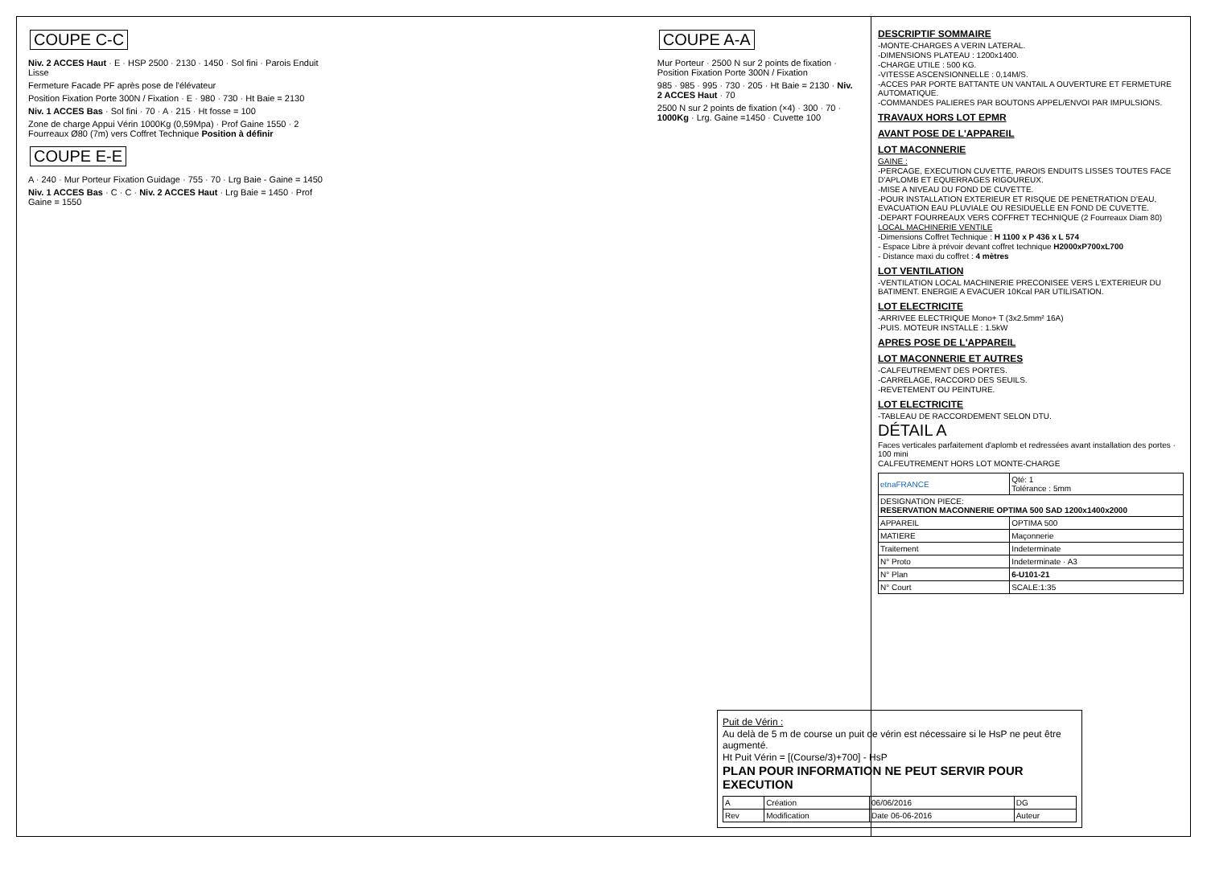COUPE C-C
Niv. 2 ACCES Haut · E · HSP 2500 · 2130 · 1450 · Sol fini · Parois Enduit Lisse
Fermeture Facade PF après pose de l'élévateur
Position Fixation Porte 300N / Fixation · E · 980 · 730 · Ht Baie = 2130
Niv. 1 ACCES Bas · Sol fini · 70 · A · 215 · Ht fosse = 100
Zone de charge Appui Vérin 1000Kg (0,59Mpa) · Prof Gaine 1550 · 2 Fourreaux Ø80 (7m) vers Coffret Technique Position à définir
COUPE E-E
A · 240 · Mur Porteur Fixation Guidage · 755 · 70 · Lrg Baie - Gaine = 1450
Niv. 1 ACCES Bas · C · C · Niv. 2 ACCES Haut · Lrg Baie = 1450 · Prof Gaine = 1550
COUPE A-A
Mur Porteur · 2500 N sur 2 points de fixation · Position Fixation Porte 300N / Fixation
985 · 985 · 995 · 730 · 205 · Ht Baie = 2130 · Niv. 2 ACCES Haut · 70
2500 N sur 2 points de fixation (×4) · 300 · 70 · 1000Kg · Lrg. Gaine =1450 · Cuvette 100
Puit de Vérin :
Au delà de 5 m de course un puit de vérin est nécessaire si le HsP ne peut être augmenté.
Ht Puit Vérin = [(Course/3)+700] - HsP
PLAN POUR INFORMATION NE PEUT SERVIR POUR EXECUTION
| A | Création | 06/06/2016 | DG |
| Rev | Modification | Date 06-06-2016 | Auteur |
DESCRIPTIF SOMMAIRE
-MONTE-CHARGES A VERIN LATERAL.
-DIMENSIONS PLATEAU : 1200x1400.
-CHARGE UTILE : 500 KG.
-VITESSE ASCENSIONNELLE : 0,14M/S.
-ACCES PAR PORTE BATTANTE UN VANTAIL A OUVERTURE ET FERMETURE AUTOMATIQUE.
-COMMANDES PALIERES PAR BOUTONS APPEL/ENVOI PAR IMPULSIONS.
TRAVAUX HORS LOT EPMR
AVANT POSE DE L'APPAREIL
LOT MACONNERIE
GAINE :
-PERCAGE, EXECUTION CUVETTE, PAROIS ENDUITS LISSES TOUTES FACE D'APLOMB ET EQUERRAGES RIGOUREUX.
-MISE A NIVEAU DU FOND DE CUVETTE.
-POUR INSTALLATION EXTERIEUR ET RISQUE DE PENETRATION D'EAU, EVACUATION EAU PLUVIALE OU RESIDUELLE EN FOND DE CUVETTE.
-DEPART FOURREAUX VERS COFFRET TECHNIQUE (2 Fourreaux Diam 80)
LOCAL MACHINERIE VENTILE
-Dimensions Coffret Technique : H 1100 x P 436 x L 574
- Espace Libre à prévoir devant coffret technique H2000xP700xL700
- Distance maxi du coffret : 4 mètres
LOT VENTILATION
-VENTILATION LOCAL MACHINERIE PRECONISEE VERS L'EXTERIEUR DU BATIMENT. ENERGIE A EVACUER 10Kcal PAR UTILISATION.
LOT ELECTRICITE
-ARRIVEE ELECTRIQUE Mono+ T (3x2.5mm² 16A)
-PUIS. MOTEUR INSTALLE : 1.5kW
APRES POSE DE L'APPAREIL
LOT MACONNERIE ET AUTRES
-CALFEUTREMENT DES PORTES.
-CARRELAGE, RACCORD DES SEUILS.
-REVETEMENT OU PEINTURE.
LOT ELECTRICITE
-TABLEAU DE RACCORDEMENT SELON DTU.
DÉTAIL A
Faces verticales parfaitement d'aplomb et redressées avant installation des portes · 100 mini
CALFEUTREMENT HORS LOT MONTE-CHARGE
| etnaFRANCE | Qté: 1 Tolérance : 5mm |
| DESIGNATION PIECE: RESERVATION MACONNERIE OPTIMA 500 SAD 1200x1400x2000 | |
| APPAREIL | OPTIMA 500 |
| MATIERE | Maçonnerie |
| Traitement | Indeterminate |
| N° Proto | Indeterminate · A3 |
| N° Plan | 6-U101-21 |
| N° Court | SCALE:1:35 |